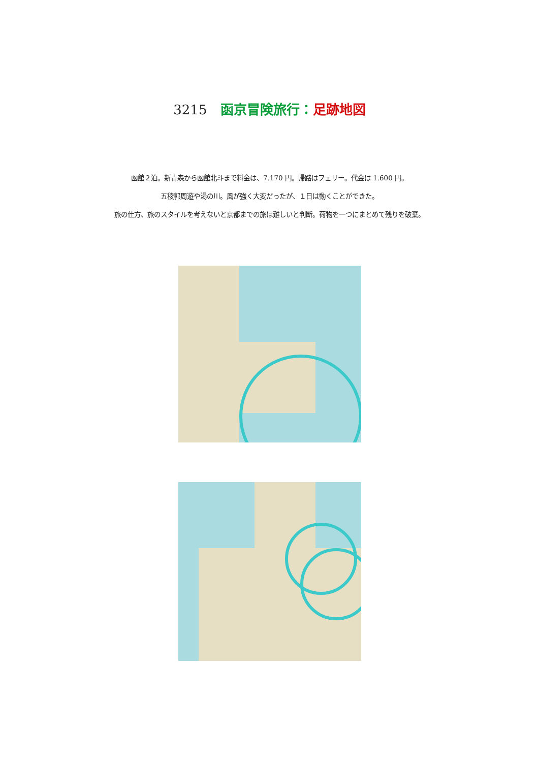3215 函京冒険旅行：足跡地図
函館２泊。新青森から函館北斗まで料金は、7.170 円。帰路はフェリー。代金は 1.600 円。
五稜郭周遊や湯の川。風が強く大変だったが、１日は動くことができた。
旅の仕方、旅のスタイルを考えないと京都までの旅は難しいと判断。荷物を一つにまとめて残りを破棄。